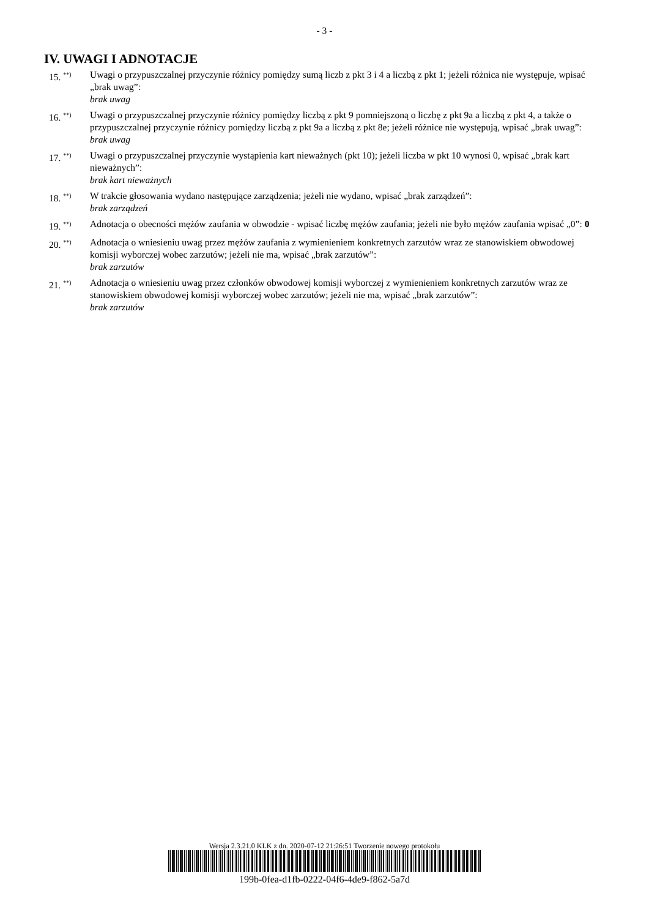- 3 -
IV. UWAGI I ADNOTACJE
15. <sup>**)</sup>
Uwagi o przypuszczalnej przyczynie różnicy pomiędzy sumą liczb z pkt 3 i 4 a liczbą z pkt 1; jeżeli różnica nie występuje, wpisać „brak uwag”:
brak uwag
16. <sup>**)</sup>
Uwagi o przypuszczalnej przyczynie różnicy pomiędzy liczbą z pkt 9 pomniejszoną o liczbę z pkt 9a a liczbą z pkt 4, a także o przypuszczalnej przyczynie różnicy pomiędzy liczbą z pkt 9a a liczbą z pkt 8e; jeżeli różnice nie występują, wpisać „brak uwag”:
brak uwag
17. <sup>**)</sup>
Uwagi o przypuszczalnej przyczynie wystąpienia kart nieważnych (pkt 10); jeżeli liczba w pkt 10 wynosi 0, wpisać „brak kart nieważnych”:
brak kart nieważnych
18. <sup>**)</sup>
W trakcie głosowania wydano następujące zarządzenia; jeżeli nie wydano, wpisać „brak zarządzeń”:
brak zarządzeń
19. <sup>**)</sup>
Adnotacja o obecności mężów zaufania w obwodzie - wpisać liczbę mężów zaufania; jeżeli nie było mężów zaufania wpisać „0”: 0
20. <sup>**)</sup>
Adnotacja o wniesieniu uwag przez mężów zaufania z wymienieniem konkretnych zarzutów wraz ze stanowiskiem obwodowej komisji wyborczej wobec zarzutów; jeżeli nie ma, wpisać „brak zarzutów”:
brak zarzutów
21. <sup>**)</sup>
Adnotacja o wniesieniu uwag przez członków obwodowej komisji wyborczej z wymienieniem konkretnych zarzutów wraz ze stanowiskiem obwodowej komisji wyborczej wobec zarzutów; jeżeli nie ma, wpisać „brak zarzutów”:
brak zarzutów
Wersja 2.3.21.0 KLK z dn. 2020-07-12 21:26:51 Tworzenie nowego protokołu
199b-0fea-d1fb-0222-04f6-4de9-f862-5a7d